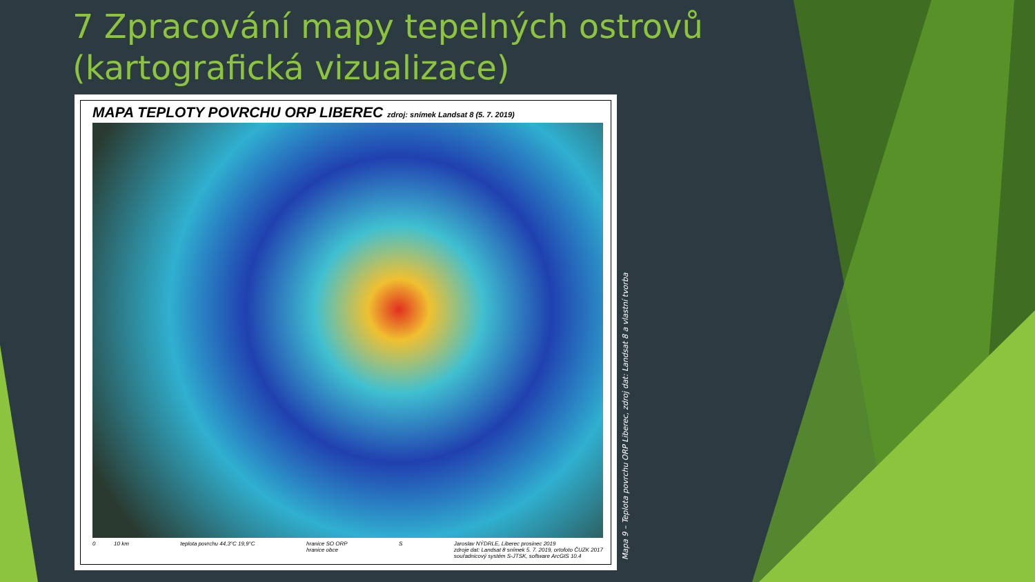7 Zpracování mapy tepelných ostrovů
(kartografická vizualizace)
MAPA TEPLOTY POVRCHU ORP LIBEREC zdroj: snímek Landsat 8 (5. 7. 2019)
0 10 km teplota povrchu 44,3°C 19,9°C hranice SO ORP
hranice obce S Jaroslav NÝDRLE, Liberec prosinec 2019
zdroje dat: Landsat 8 snímek 5. 7. 2019, ortofoto ČUZK 2017
souřadnicový systém S-JTSK, software ArcGIS 10.4
Mapa 9 – Teplota povrchu ORP Liberec, zdroj dat: Landsat 8 a vlastní tvorba